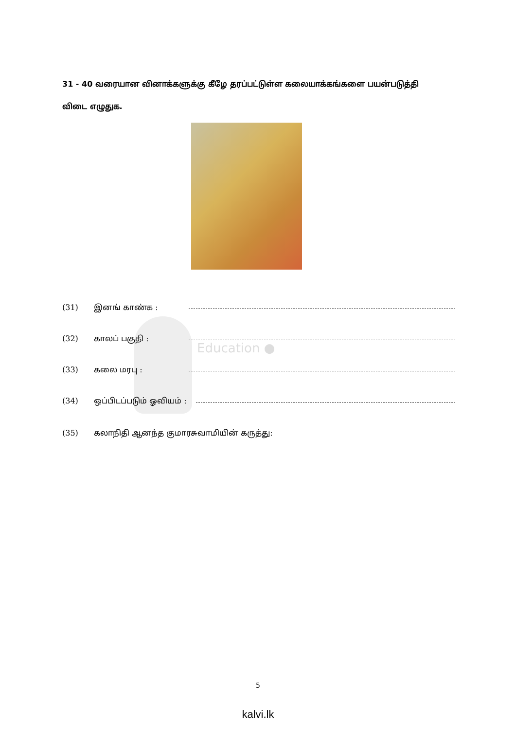Education ●
31 - 40 வரையான வினாக்களுக்கு கீழே தரப்பட்டுள்ள கலையாக்கங்களை பயன்படுத்தி விடை எழுதுக.
(31) இனங் காண்க :
(32) காலப் பகுதி :
(33) கலை மரபு :
(34) ஒப்பிடப்படும் ஓவியம் :
(35) கலாநிதி ஆனந்த குமாரசுவாமியின் கருத்து:
5
kalvi.lk